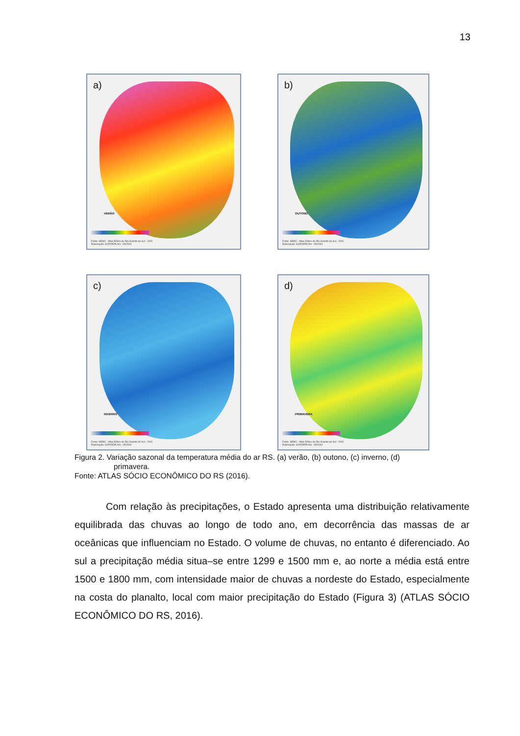13
a)
VERÃO
Fonte: SEMC - Atlas Eólico do Rio Grande do Sul - 2002
Elaboração: SCP/DEPLAN - 05/2004
b)
OUTONO
Fonte: SEMC - Atlas Eólico do Rio Grande do Sul - 2002
Elaboração: SCP/DEPLAN - 05/2004
c)
INVERNO
Fonte: SEMC - Atlas Eólico do Rio Grande do Sul - 2002
Elaboração: SCP/DEPLAN - 05/2004
d)
PRIMAVERA
Fonte: SEMC - Atlas Eólico do Rio Grande do Sul - 2002
Elaboração: SCP/DEPLAN - 05/2004
Figura 2. Variação sazonal da temperatura média do ar RS. (a) verão, (b) outono, (c) inverno, (d)
primavera.
Fonte: ATLAS SÓCIO ECONÔMICO DO RS (2016).
Com relação às precipitações, o Estado apresenta uma distribuição relativamente equilibrada das chuvas ao longo de todo ano, em decorrência das massas de ar oceânicas que influenciam no Estado. O volume de chuvas, no entanto é diferenciado. Ao sul a precipitação média situa–se entre 1299 e 1500 mm e, ao norte a média está entre 1500 e 1800 mm, com intensidade maior de chuvas a nordeste do Estado, especialmente na costa do planalto, local com maior precipitação do Estado (Figura 3) (ATLAS SÓCIO ECONÔMICO DO RS, 2016).